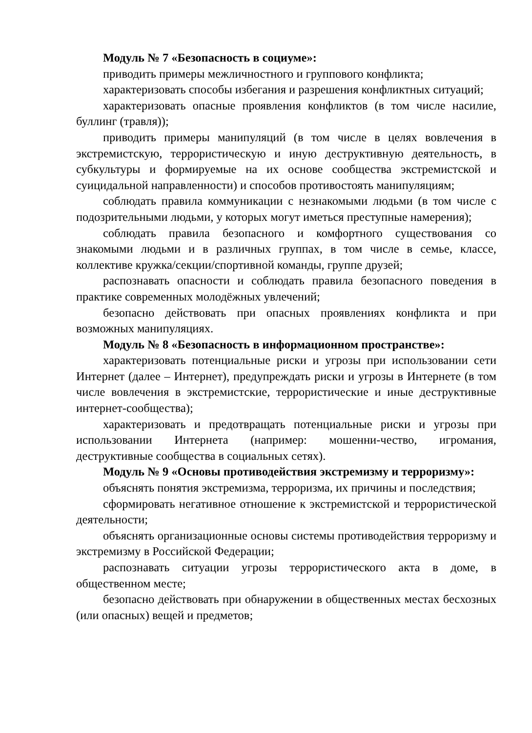Модуль № 7 «Безопасность в социуме»:
приводить примеры межличностного и группового конфликта;
характеризовать способы избегания и разрешения конфликтных ситуаций;
характеризовать опасные проявления конфликтов (в том числе насилие, буллинг (травля));
приводить примеры манипуляций (в том числе в целях вовлечения в экстремистскую, террористическую и иную деструктивную деятельность, в субкультуры и формируемые на их основе сообщества экстремистской и суицидальной направленности) и способов противостоять манипуляциям;
соблюдать правила коммуникации с незнакомыми людьми (в том числе с подозрительными людьми, у которых могут иметься преступные намерения);
соблюдать правила безопасного и комфортного существования со знакомыми людьми и в различных группах, в том числе в семье, классе, коллективе кружка/секции/спортивной команды, группе друзей;
распознавать опасности и соблюдать правила безопасного поведения в практике современных молодёжных увлечений;
безопасно действовать при опасных проявлениях конфликта и при возможных манипуляциях.
Модуль № 8 «Безопасность в информационном пространстве»:
характеризовать потенциальные риски и угрозы при использовании сети Интернет (далее – Интернет), предупреждать риски и угрозы в Интернете (в том числе вовлечения в экстремистские, террористические и иные деструктивные интернет-сообщества);
характеризовать и предотвращать потенциальные риски и угрозы при использовании Интернета (например: мошенни-чество, игромания, деструктивные сообщества в социальных сетях).
Модуль № 9 «Основы противодействия экстремизму и терроризму»:
объяснять понятия экстремизма, терроризма, их причины и последствия;
сформировать негативное отношение к экстремистской и террористической деятельности;
объяснять организационные основы системы противодействия терроризму и экстремизму в Российской Федерации;
распознавать ситуации угрозы террористического акта в доме, в общественном месте;
безопасно действовать при обнаружении в общественных местах бесхозных (или опасных) вещей и предметов;